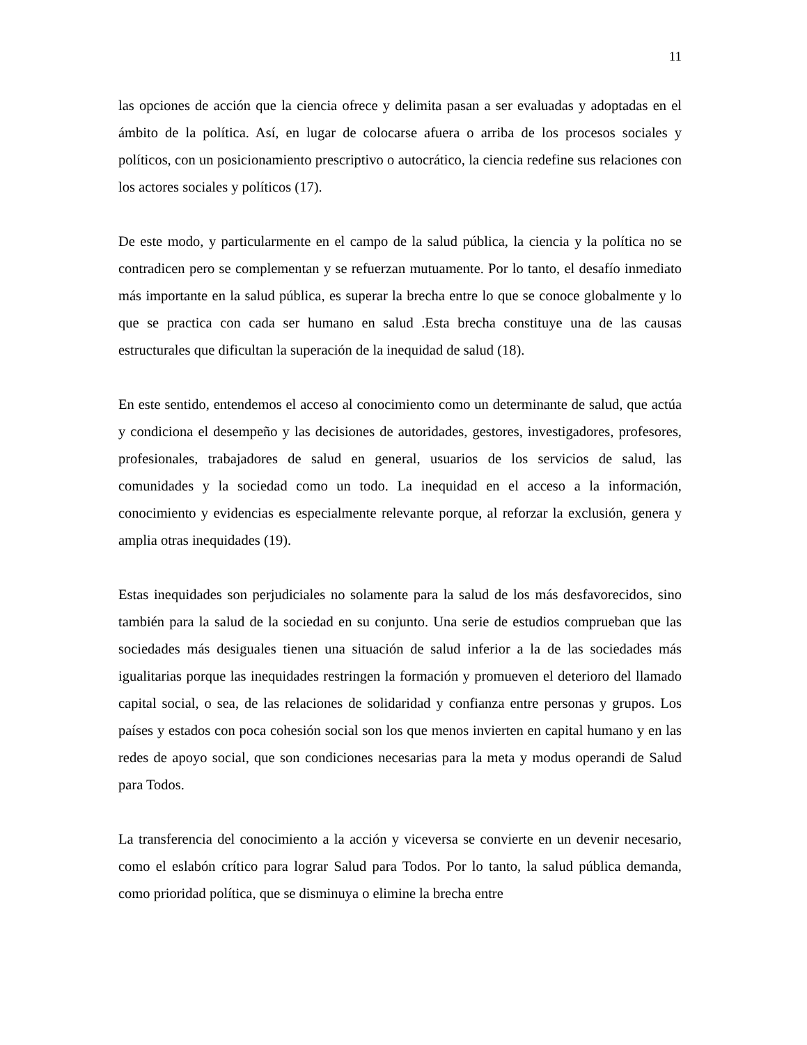11
las opciones de acción que la ciencia ofrece y delimita pasan a ser evaluadas y adoptadas en el ámbito de la política. Así, en lugar de colocarse afuera o arriba de los procesos sociales y políticos, con un posicionamiento prescriptivo o autocrático, la ciencia redefine sus relaciones con los actores sociales y políticos (17).
De este modo, y particularmente en el campo de la salud pública, la ciencia y la política no se contradicen pero se complementan y se refuerzan mutuamente. Por lo tanto, el desafío inmediato más importante en la salud pública, es superar la brecha entre lo que se conoce globalmente y lo que se practica con cada ser humano en salud .Esta brecha constituye una de las causas estructurales que dificultan la superación de la inequidad de salud (18).
En este sentido, entendemos el acceso al conocimiento como un determinante de salud, que actúa y condiciona el desempeño y las decisiones de autoridades, gestores, investigadores, profesores, profesionales, trabajadores de salud en general, usuarios de los servicios de salud, las comunidades y la sociedad como un todo. La inequidad en el acceso a la información, conocimiento y evidencias es especialmente relevante porque, al reforzar la exclusión, genera y amplia otras inequidades (19).
Estas inequidades son perjudiciales no solamente para la salud de los más desfavorecidos, sino también para la salud de la sociedad en su conjunto. Una serie de estudios comprueban que las sociedades más desiguales tienen una situación de salud inferior a la de las sociedades más igualitarias porque las inequidades restringen la formación y promueven el deterioro del llamado capital social, o sea, de las relaciones de solidaridad y confianza entre personas y grupos. Los países y estados con poca cohesión social son los que menos invierten en capital humano y en las redes de apoyo social, que son condiciones necesarias para la meta y modus operandi de Salud para Todos.
La transferencia del conocimiento a la acción y viceversa se convierte en un devenir necesario, como el eslabón crítico para lograr Salud para Todos. Por lo tanto, la salud pública demanda, como prioridad política, que se disminuya o elimine la brecha entre